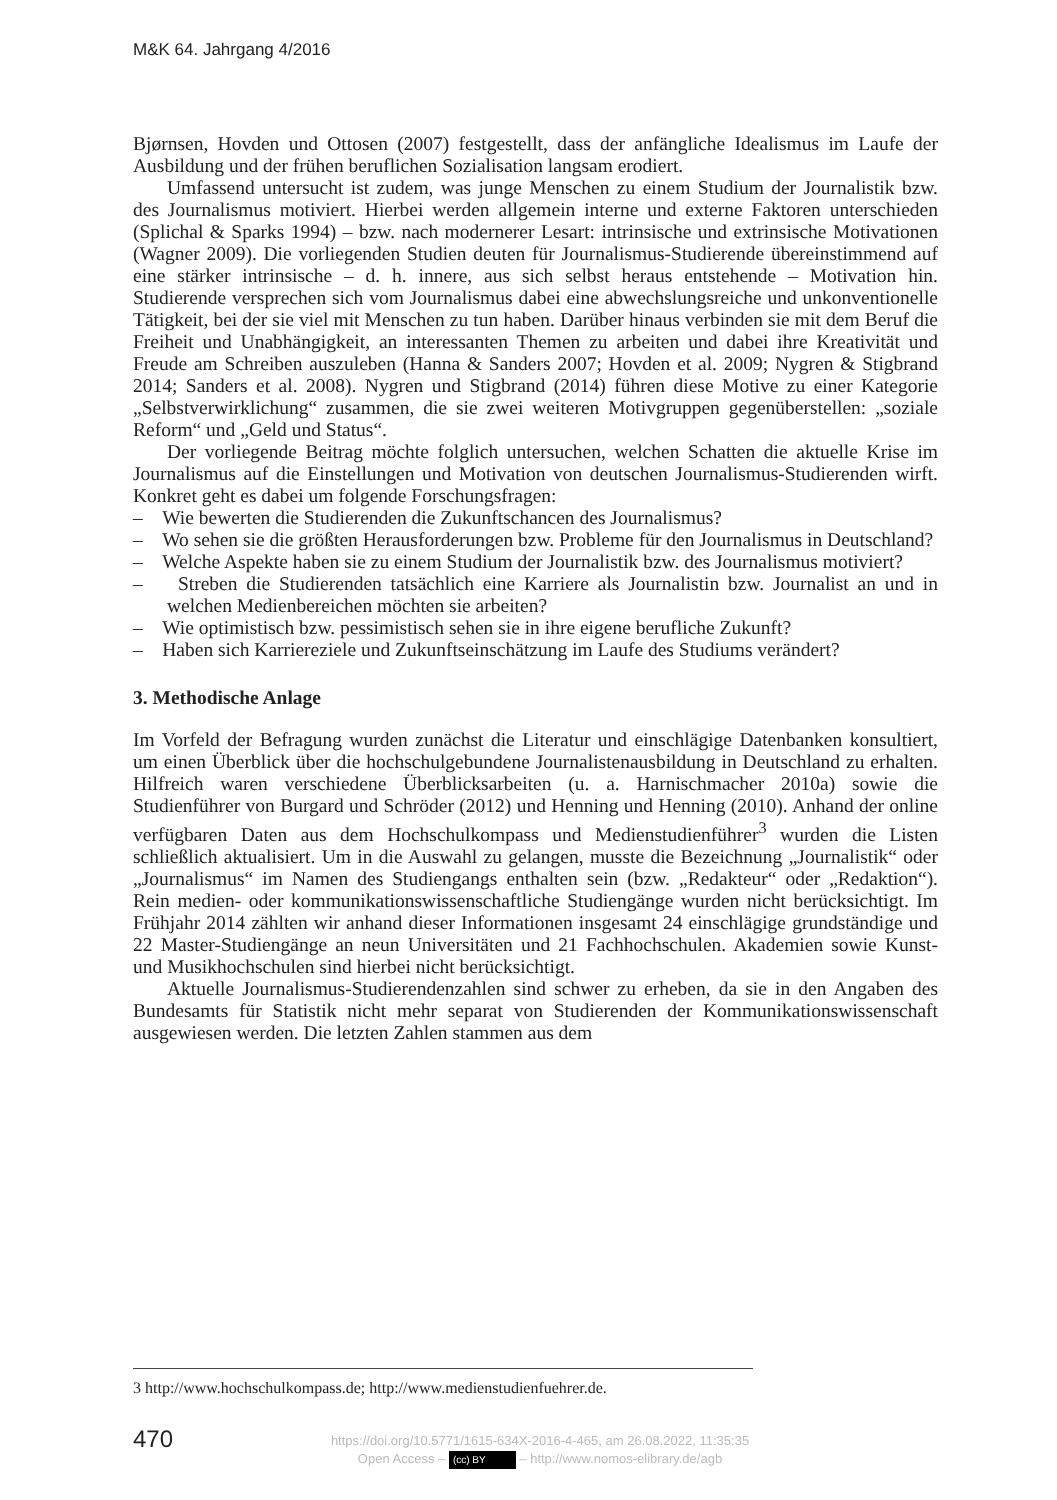M&K 64. Jahrgang 4/2016
Bjørnsen, Hovden und Ottosen (2007) festgestellt, dass der anfängliche Idealismus im Laufe der Ausbildung und der frühen beruflichen Sozialisation langsam erodiert.
Umfassend untersucht ist zudem, was junge Menschen zu einem Studium der Journalistik bzw. des Journalismus motiviert. Hierbei werden allgemein interne und externe Faktoren unterschieden (Splichal & Sparks 1994) – bzw. nach modernerer Lesart: intrinsische und extrinsische Motivationen (Wagner 2009). Die vorliegenden Studien deuten für Journalismus-Studierende übereinstimmend auf eine stärker intrinsische – d. h. innere, aus sich selbst heraus entstehende – Motivation hin. Studierende versprechen sich vom Journalismus dabei eine abwechslungsreiche und unkonventionelle Tätigkeit, bei der sie viel mit Menschen zu tun haben. Darüber hinaus verbinden sie mit dem Beruf die Freiheit und Unabhängigkeit, an interessanten Themen zu arbeiten und dabei ihre Kreativität und Freude am Schreiben auszuleben (Hanna & Sanders 2007; Hovden et al. 2009; Nygren & Stigbrand 2014; Sanders et al. 2008). Nygren und Stigbrand (2014) führen diese Motive zu einer Kategorie „Selbstverwirklichung“ zusammen, die sie zwei weiteren Motivgruppen gegenüberstellen: „soziale Reform“ und „Geld und Status“.
Der vorliegende Beitrag möchte folglich untersuchen, welchen Schatten die aktuelle Krise im Journalismus auf die Einstellungen und Motivation von deutschen Journalismus-Studierenden wirft. Konkret geht es dabei um folgende Forschungsfragen:
– Wie bewerten die Studierenden die Zukunftschancen des Journalismus?
– Wo sehen sie die größten Herausforderungen bzw. Probleme für den Journalismus in Deutschland?
– Welche Aspekte haben sie zu einem Studium der Journalistik bzw. des Journalismus motiviert?
– Streben die Studierenden tatsächlich eine Karriere als Journalistin bzw. Journalist an und in welchen Medienbereichen möchten sie arbeiten?
– Wie optimistisch bzw. pessimistisch sehen sie in ihre eigene berufliche Zukunft?
– Haben sich Karriereziele und Zukunftseinschätzung im Laufe des Studiums verändert?
3. Methodische Anlage
Im Vorfeld der Befragung wurden zunächst die Literatur und einschlägige Datenbanken konsultiert, um einen Überblick über die hochschulgebundene Journalistenausbildung in Deutschland zu erhalten. Hilfreich waren verschiedene Überblicksarbeiten (u. a. Harnischmacher 2010a) sowie die Studienführer von Burgard und Schröder (2012) und Henning und Henning (2010). Anhand der online verfügbaren Daten aus dem Hochschulkompass und Medienstudienführer<sup>3</sup> wurden die Listen schließlich aktualisiert. Um in die Auswahl zu gelangen, musste die Bezeichnung „Journalistik“ oder „Journalismus“ im Namen des Studiengangs enthalten sein (bzw. „Redakteur“ oder „Redaktion“). Rein medien- oder kommunikationswissenschaftliche Studiengänge wurden nicht berücksichtigt. Im Frühjahr 2014 zählten wir anhand dieser Informationen insgesamt 24 einschlägige grundständige und 22 Master-Studiengänge an neun Universitäten und 21 Fachhochschulen. Akademien sowie Kunst- und Musikhochschulen sind hierbei nicht berücksichtigt.
Aktuelle Journalismus-Studierendenzahlen sind schwer zu erheben, da sie in den Angaben des Bundesamts für Statistik nicht mehr separat von Studierenden der Kommunikationswissenschaft ausgewiesen werden. Die letzten Zahlen stammen aus dem
3 http://www.hochschulkompass.de; http://www.medienstudienfuehrer.de.
470
https://doi.org/10.5771/1615-634X-2016-4-465, am 26.08.2022, 11:35:35
Open Access – (cc) BY – http://www.nomos-elibrary.de/agb